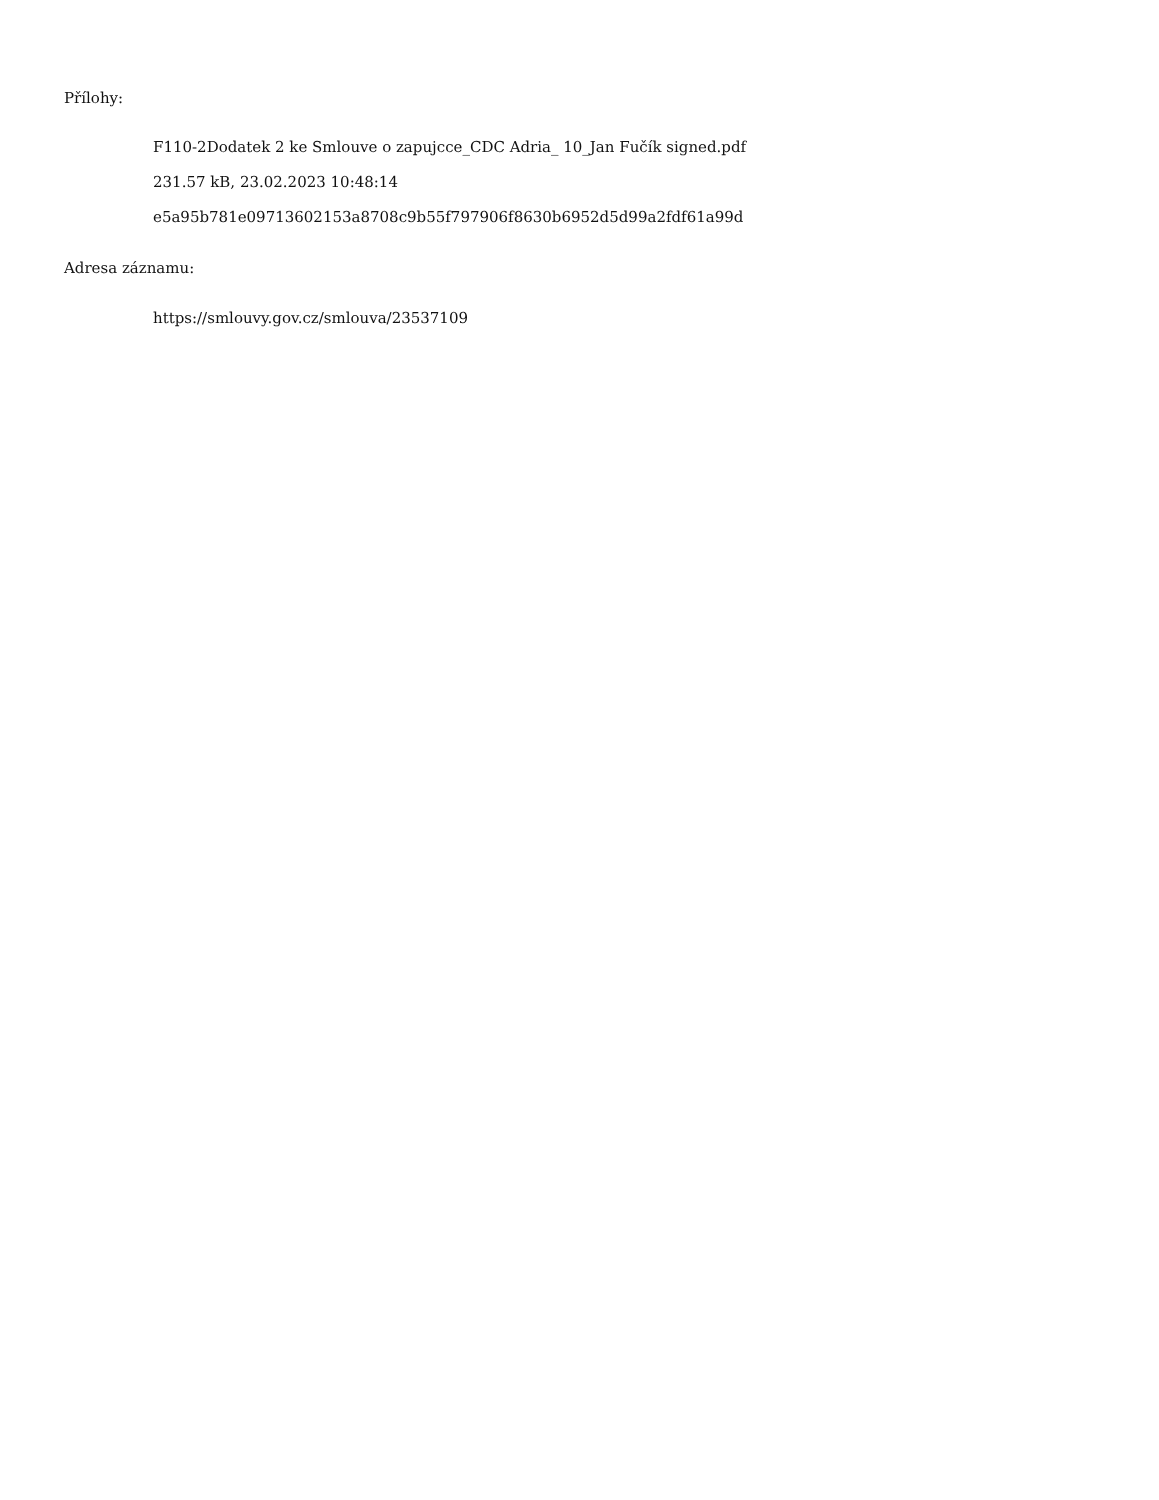Přílohy:
F110-2Dodatek 2 ke Smlouve o zapujcce_CDC Adria_ 10_Jan Fučík signed.pdf
231.57 kB, 23.02.2023 10:48:14
e5a95b781e09713602153a8708c9b55f797906f8630b6952d5d99a2fdf61a99d
Adresa záznamu:
https://smlouvy.gov.cz/smlouva/23537109